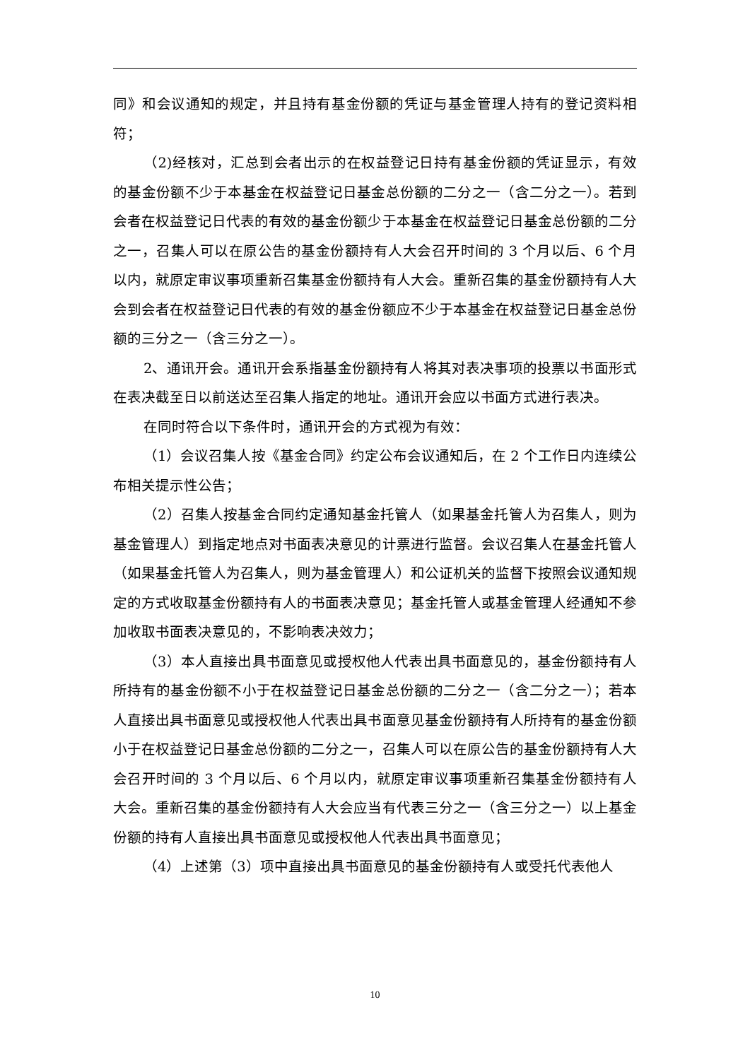同》和会议通知的规定，并且持有基金份额的凭证与基金管理人持有的登记资料相符；
（2)经核对，汇总到会者出示的在权益登记日持有基金份额的凭证显示，有效的基金份额不少于本基金在权益登记日基金总份额的二分之一（含二分之一）。若到会者在权益登记日代表的有效的基金份额少于本基金在权益登记日基金总份额的二分之一，召集人可以在原公告的基金份额持有人大会召开时间的 3 个月以后、6 个月以内，就原定审议事项重新召集基金份额持有人大会。重新召集的基金份额持有人大会到会者在权益登记日代表的有效的基金份额应不少于本基金在权益登记日基金总份额的三分之一（含三分之一）。
2、通讯开会。通讯开会系指基金份额持有人将其对表决事项的投票以书面形式在表决截至日以前送达至召集人指定的地址。通讯开会应以书面方式进行表决。
在同时符合以下条件时，通讯开会的方式视为有效：
（1）会议召集人按《基金合同》约定公布会议通知后，在 2 个工作日内连续公布相关提示性公告；
（2）召集人按基金合同约定通知基金托管人（如果基金托管人为召集人，则为基金管理人）到指定地点对书面表决意见的计票进行监督。会议召集人在基金托管人（如果基金托管人为召集人，则为基金管理人）和公证机关的监督下按照会议通知规定的方式收取基金份额持有人的书面表决意见；基金托管人或基金管理人经通知不参加收取书面表决意见的，不影响表决效力；
（3）本人直接出具书面意见或授权他人代表出具书面意见的，基金份额持有人所持有的基金份额不小于在权益登记日基金总份额的二分之一（含二分之一）；若本人直接出具书面意见或授权他人代表出具书面意见基金份额持有人所持有的基金份额小于在权益登记日基金总份额的二分之一，召集人可以在原公告的基金份额持有人大会召开时间的 3 个月以后、6 个月以内，就原定审议事项重新召集基金份额持有人大会。重新召集的基金份额持有人大会应当有代表三分之一（含三分之一）以上基金份额的持有人直接出具书面意见或授权他人代表出具书面意见；
（4）上述第（3）项中直接出具书面意见的基金份额持有人或受托代表他人
10